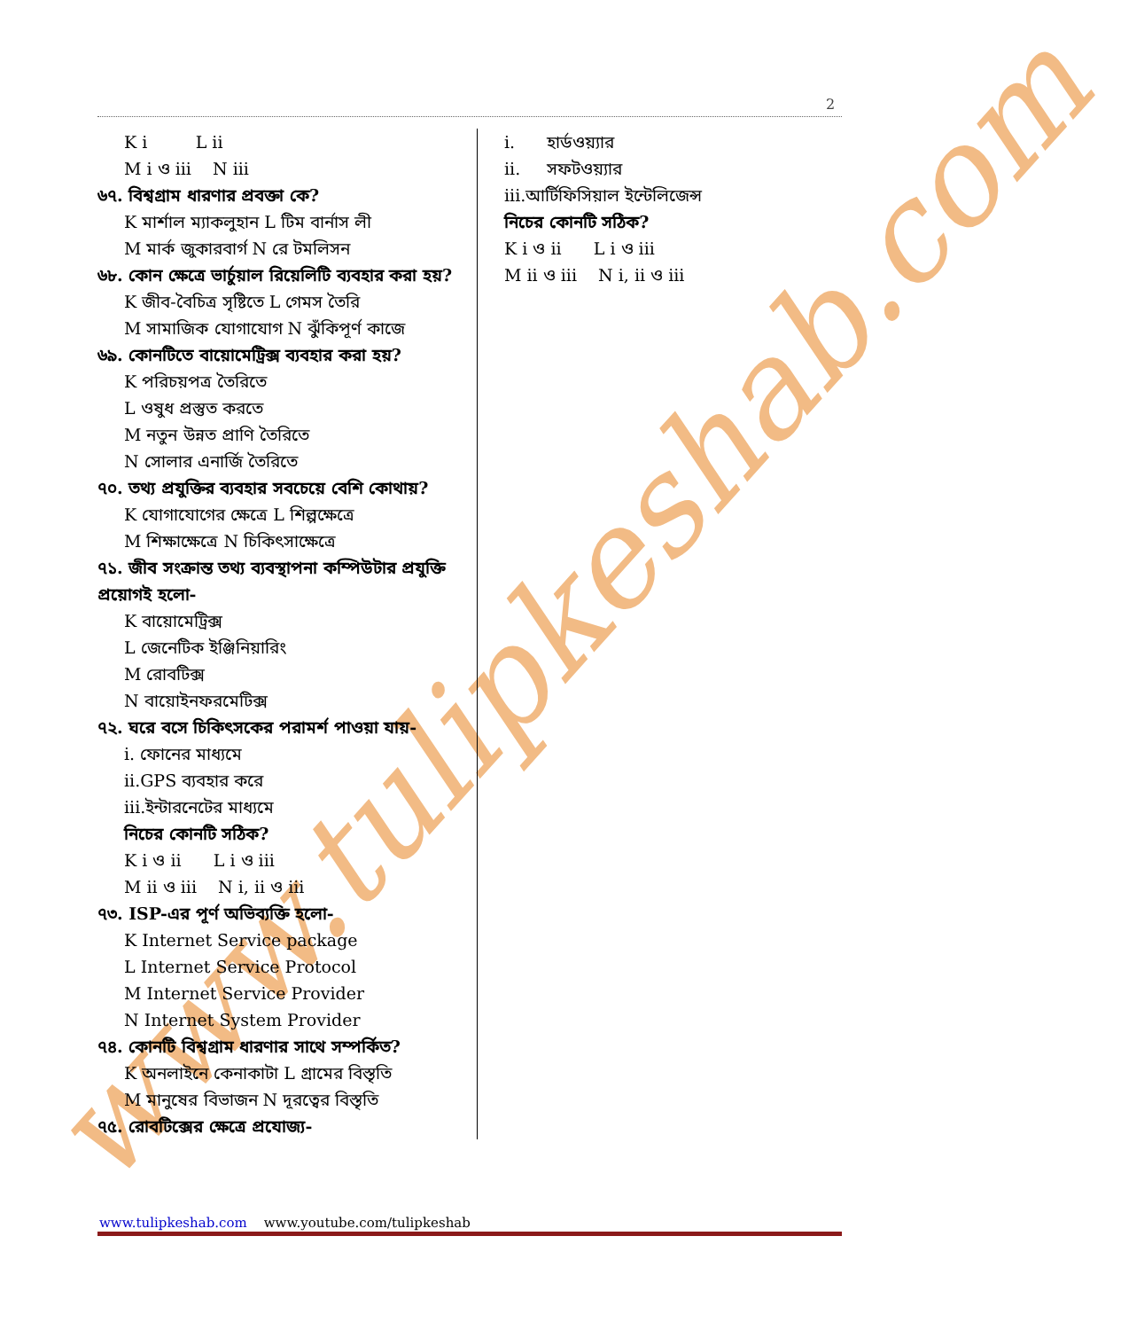www.tulipkeshab.com
2
K i L ii
M i ও iii N iii
৬৭. বিশ্বগ্রাম ধারণার প্রবক্তা কে?
K মার্শাল ম্যাকলুহান L টিম বার্নাস লী
M মার্ক জুকারবার্গ N রে টমলিসন
৬৮. কোন ক্ষেত্রে ভার্চুয়াল রিয়েলিটি ব্যবহার করা হয়?
K জীব-বৈচিত্র সৃষ্টিতে L গেমস তৈরি
M সামাজিক যোগাযোগ N ঝুঁকিপূর্ণ কাজে
৬৯. কোনটিতে বায়োমেট্রিক্স ব্যবহার করা হয়?
K পরিচয়পত্র তৈরিতে
L ওষুধ প্রস্তুত করতে
M নতুন উন্নত প্রাণি তৈরিতে
N সোলার এনার্জি তৈরিতে
৭০. তথ্য প্রযুক্তির ব্যবহার সবচেয়ে বেশি কোথায়?
K যোগাযোগের ক্ষেত্রে L শিল্পক্ষেত্রে
M শিক্ষাক্ষেত্রে N চিকিৎসাক্ষেত্রে
৭১. জীব সংক্রান্ত তথ্য ব্যবস্থাপনা কম্পিউটার প্রযুক্তি প্রয়োগই হলো-
K বায়োমেট্রিক্স
L জেনেটিক ইঞ্জিনিয়ারিং
M রোবটিক্স
N বায়োইনফরমেটিক্স
৭২. ঘরে বসে চিকিৎসকের পরামর্শ পাওয়া যায়-
i. ফোনের মাধ্যমে
ii.GPS ব্যবহার করে
iii.ইন্টারনেটের মাধ্যমে
নিচের কোনটি সঠিক?
K i ও ii L i ও iii
M ii ও iii N i, ii ও iii
৭৩. ISP-এর পূর্ণ অভিব্যক্তি হলো-
K Internet Service package
L Internet Service Protocol
M Internet Service Provider
N Internet System Provider
৭৪. কোনটি বিশ্বগ্রাম ধারণার সাথে সম্পর্কিত?
K অনলাইনে কেনাকাটা L গ্রামের বিস্তৃতি
M মানুষের বিভাজন N দূরত্বের বিস্তৃতি
৭৫. রোবটিক্সের ক্ষেত্রে প্রযোজ্য-
i. হার্ডওয়্যার
ii. সফটওয়্যার
iii.আর্টিফিসিয়াল ইন্টেলিজেন্স
নিচের কোনটি সঠিক?
K i ও ii L i ও iii
M ii ও iii N i, ii ও iii
www.tulipkeshab.com www.youtube.com/tulipkeshab